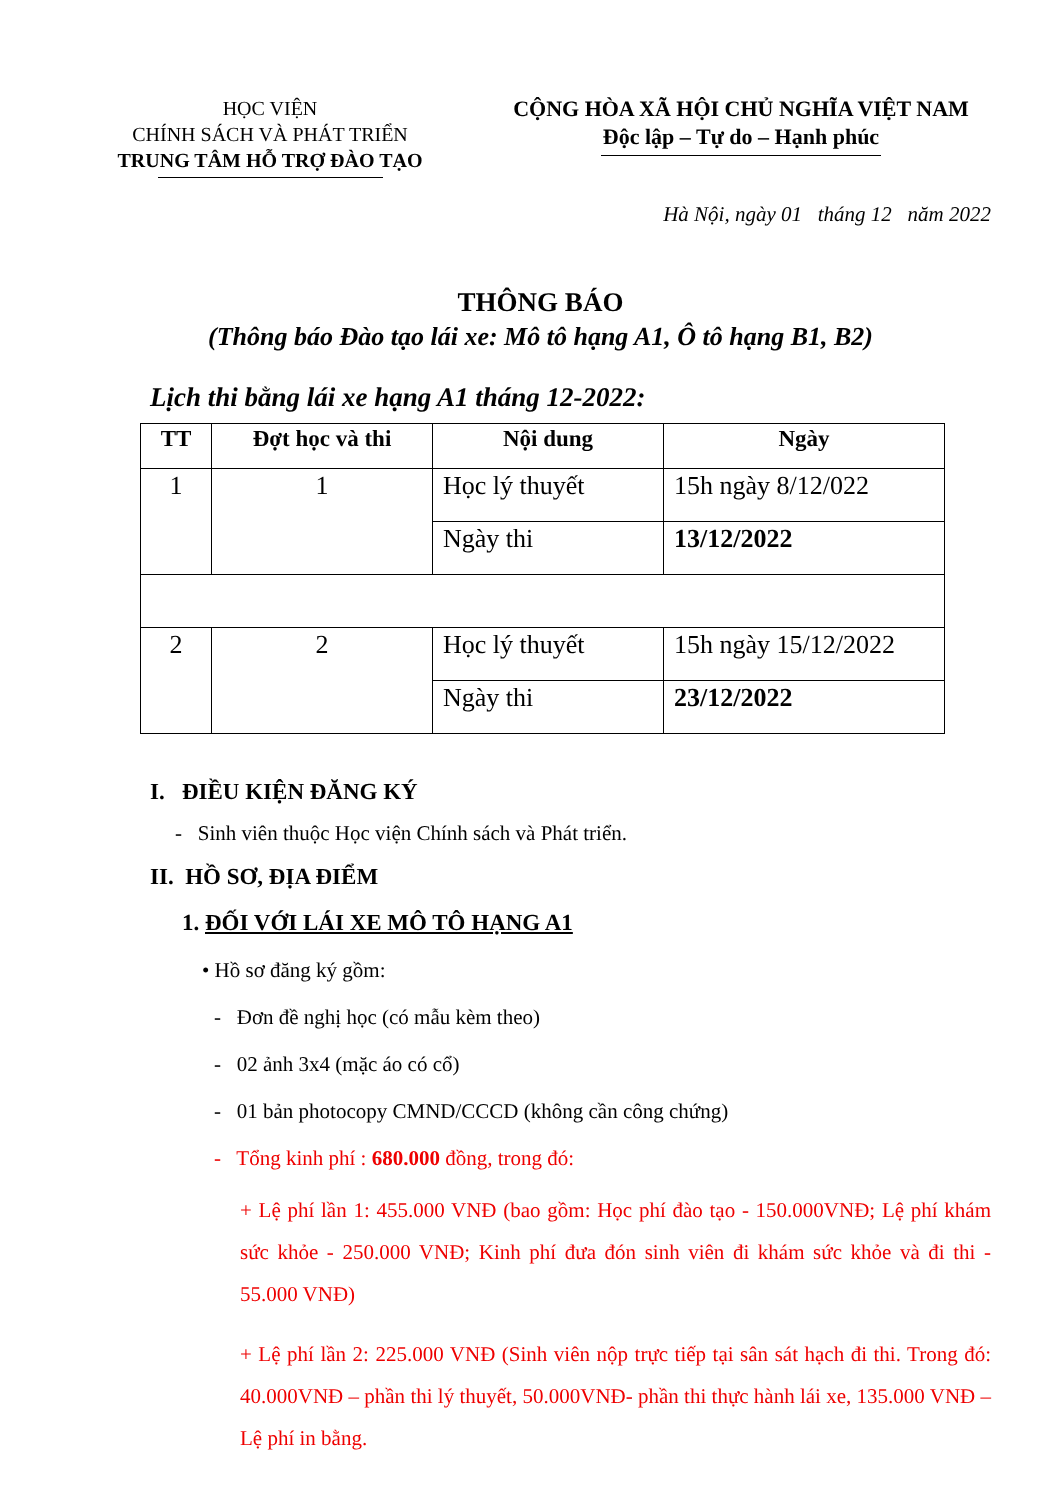HỌC VIỆN
CHÍNH SÁCH VÀ PHÁT TRIỂN
TRUNG TÂM HỖ TRỢ ĐÀO TẠO
CỘNG HÒA XÃ HỘI CHỦ NGHĨA VIỆT NAM
Độc lập – Tự do – Hạnh phúc
Hà Nội, ngày 01 tháng 12 năm 2022
THÔNG BÁO
(Thông báo Đào tạo lái xe: Mô tô hạng A1, Ô tô hạng B1, B2)
Lịch thi bằng lái xe hạng A1 tháng 12-2022:
| TT | Đợt học và thi | Nội dung | Ngày |
| --- | --- | --- | --- |
| 1 | 1 | Học lý thuyết | 15h ngày 8/12/022 |
| | | Ngày thi | 13/12/2022 |
| 2 | 2 | Học lý thuyết | 15h ngày 15/12/2022 |
| | | Ngày thi | 23/12/2022 |
I. ĐIỀU KIỆN ĐĂNG KÝ
- Sinh viên thuộc Học viện Chính sách và Phát triển.
II. HỒ SƠ, ĐỊA ĐIỂM
1. ĐỐI VỚI LÁI XE MÔ TÔ HẠNG A1
• Hồ sơ đăng ký gồm:
- Đơn đề nghị học (có mẫu kèm theo)
- 02 ảnh 3x4 (mặc áo có cổ)
- 01 bản photocopy CMND/CCCD (không cần công chứng)
- Tổng kinh phí : 680.000 đồng, trong đó:
+ Lệ phí lần 1: 455.000 VNĐ (bao gồm: Học phí đào tạo - 150.000VNĐ; Lệ phí khám sức khỏe - 250.000 VNĐ; Kinh phí đưa đón sinh viên đi khám sức khỏe và đi thi - 55.000 VNĐ)
+ Lệ phí lần 2: 225.000 VNĐ (Sinh viên nộp trực tiếp tại sân sát hạch đi thi. Trong đó: 40.000VNĐ – phần thi lý thuyết, 50.000VNĐ- phần thi thực hành lái xe, 135.000 VNĐ – Lệ phí in bằng.